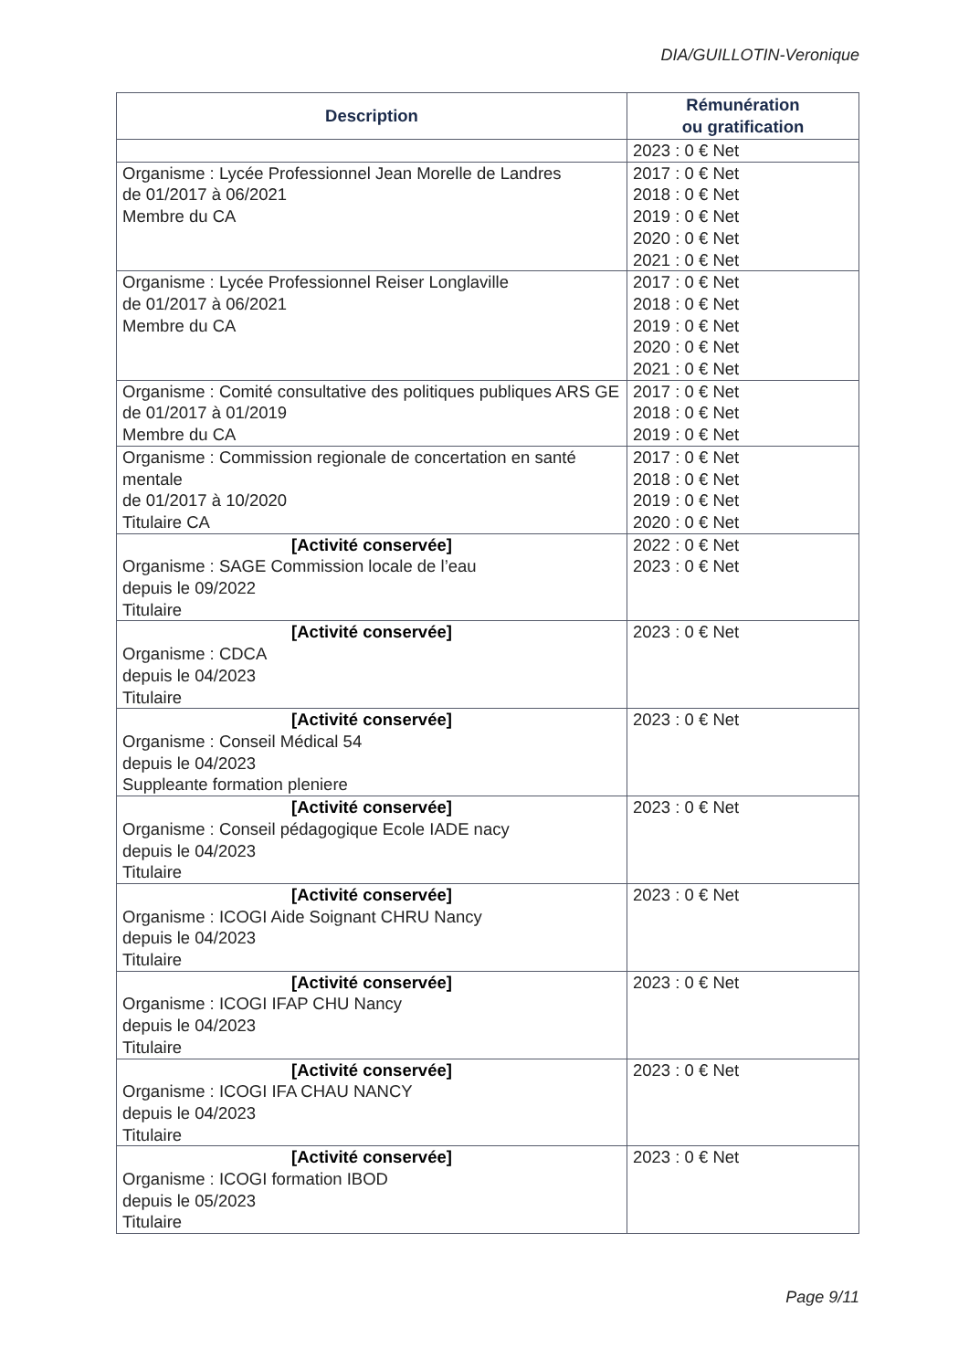DIA/GUILLOTIN-Veronique
| Description | Rémunération ou gratification |
| --- | --- |
| | 2023 : 0 € Net |
| Organisme : Lycée Professionnel Jean Morelle de Landres de 01/2017 à 06/2021 Membre du CA | 2017 : 0 € Net 2018 : 0 € Net 2019 : 0 € Net 2020 : 0 € Net 2021 : 0 € Net |
| Organisme : Lycée Professionnel Reiser Longlaville de 01/2017 à 06/2021 Membre du CA | 2017 : 0 € Net 2018 : 0 € Net 2019 : 0 € Net 2020 : 0 € Net 2021 : 0 € Net |
| Organisme : Comité consultative des politiques publiques ARS GE de 01/2017 à 01/2019 Membre du CA | 2017 : 0 € Net 2018 : 0 € Net 2019 : 0 € Net |
| Organisme : Commission regionale de concertation en santé mentale de 01/2017 à 10/2020 Titulaire CA | 2017 : 0 € Net 2018 : 0 € Net 2019 : 0 € Net 2020 : 0 € Net |
| [Activité conservée] Organisme : SAGE Commission locale de l’eau depuis le 09/2022 Titulaire | 2022 : 0 € Net 2023 : 0 € Net |
| [Activité conservée] Organisme : CDCA depuis le 04/2023 Titulaire | 2023 : 0 € Net |
| [Activité conservée] Organisme : Conseil Médical 54 depuis le 04/2023 Suppleante formation pleniere | 2023 : 0 € Net |
| [Activité conservée] Organisme : Conseil pédagogique Ecole IADE nacy depuis le 04/2023 Titulaire | 2023 : 0 € Net |
| [Activité conservée] Organisme : ICOGI Aide Soignant CHRU Nancy depuis le 04/2023 Titulaire | 2023 : 0 € Net |
| [Activité conservée] Organisme : ICOGI IFAP CHU Nancy depuis le 04/2023 Titulaire | 2023 : 0 € Net |
| [Activité conservée] Organisme : ICOGI IFA CHAU NANCY depuis le 04/2023 Titulaire | 2023 : 0 € Net |
| [Activité conservée] Organisme : ICOGI formation IBOD depuis le 05/2023 Titulaire | 2023 : 0 € Net |
Page 9/11